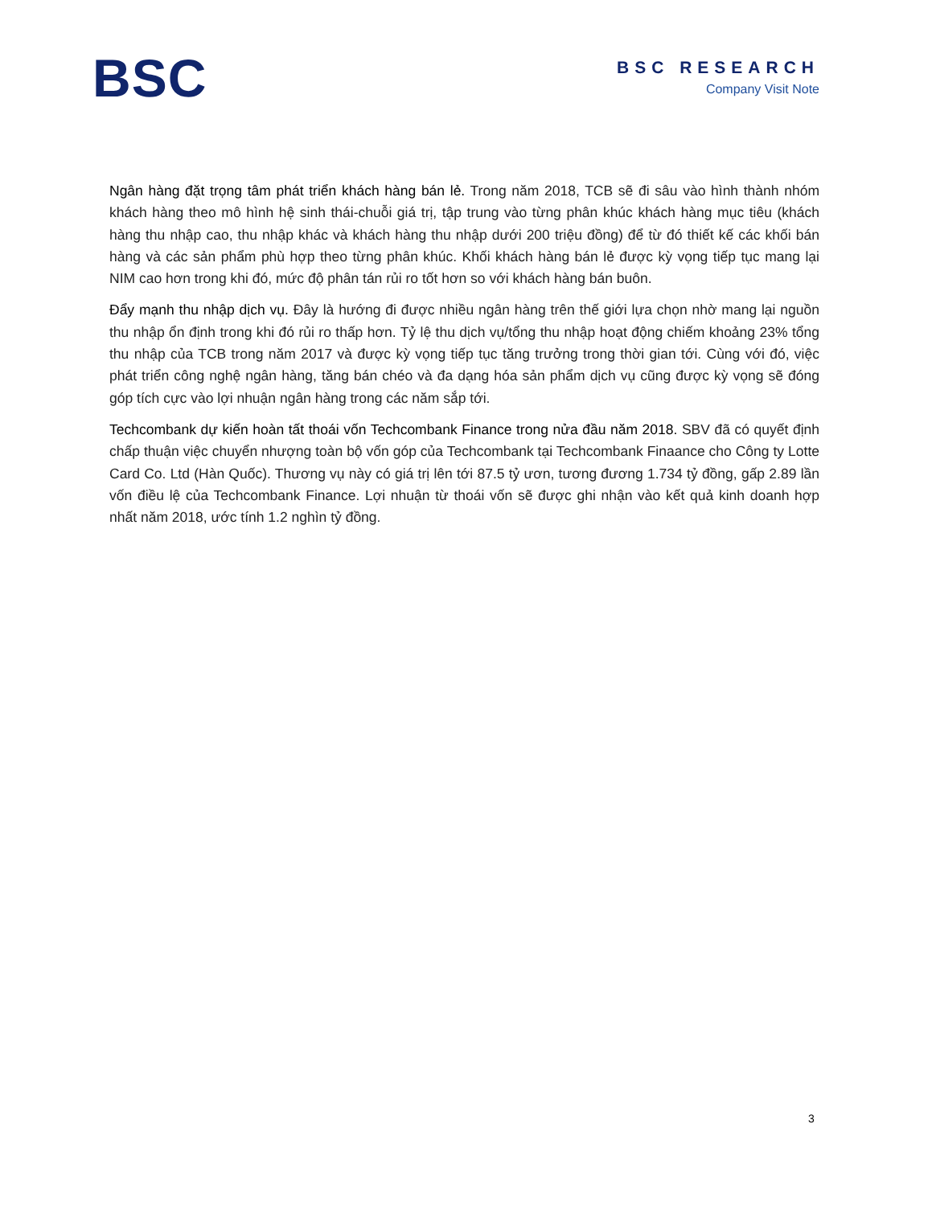BSC
BSC RESEARCH
Company Visit Note
Ngân hàng đặt trọng tâm phát triển khách hàng bán lẻ. Trong năm 2018, TCB sẽ đi sâu vào hình thành nhóm khách hàng theo mô hình hệ sinh thái-chuỗi giá trị, tập trung vào từng phân khúc khách hàng mục tiêu (khách hàng thu nhập cao, thu nhập khác và khách hàng thu nhập dưới 200 triệu đồng) để từ đó thiết kế các khối bán hàng và các sản phẩm phù hợp theo từng phân khúc. Khối khách hàng bán lẻ được kỳ vọng tiếp tục mang lại NIM cao hơn trong khi đó, mức độ phân tán rủi ro tốt hơn so với khách hàng bán buôn.
Đẩy mạnh thu nhập dịch vụ. Đây là hướng đi được nhiều ngân hàng trên thế giới lựa chọn nhờ mang lại nguồn thu nhập ổn định trong khi đó rủi ro thấp hơn. Tỷ lệ thu dịch vụ/tổng thu nhập hoạt động chiếm khoảng 23% tổng thu nhập của TCB trong năm 2017 và được kỳ vọng tiếp tục tăng trưởng trong thời gian tới. Cùng với đó, việc phát triển công nghệ ngân hàng, tăng bán chéo và đa dạng hóa sản phẩm dịch vụ cũng được kỳ vọng sẽ đóng góp tích cực vào lợi nhuận ngân hàng trong các năm sắp tới.
Techcombank dự kiến hoàn tất thoái vốn Techcombank Finance trong nửa đầu năm 2018. SBV đã có quyết định chấp thuận việc chuyển nhượng toàn bộ vốn góp của Techcombank tại Techcombank Finaance cho Công ty Lotte Card Co. Ltd (Hàn Quốc). Thương vụ này có giá trị lên tới 87.5 tỷ ươn, tương đương 1.734 tỷ đồng, gấp 2.89 lần vốn điều lệ của Techcombank Finance. Lợi nhuận từ thoái vốn sẽ được ghi nhận vào kết quả kinh doanh hợp nhất năm 2018, ước tính 1.2 nghìn tỷ đồng.
3